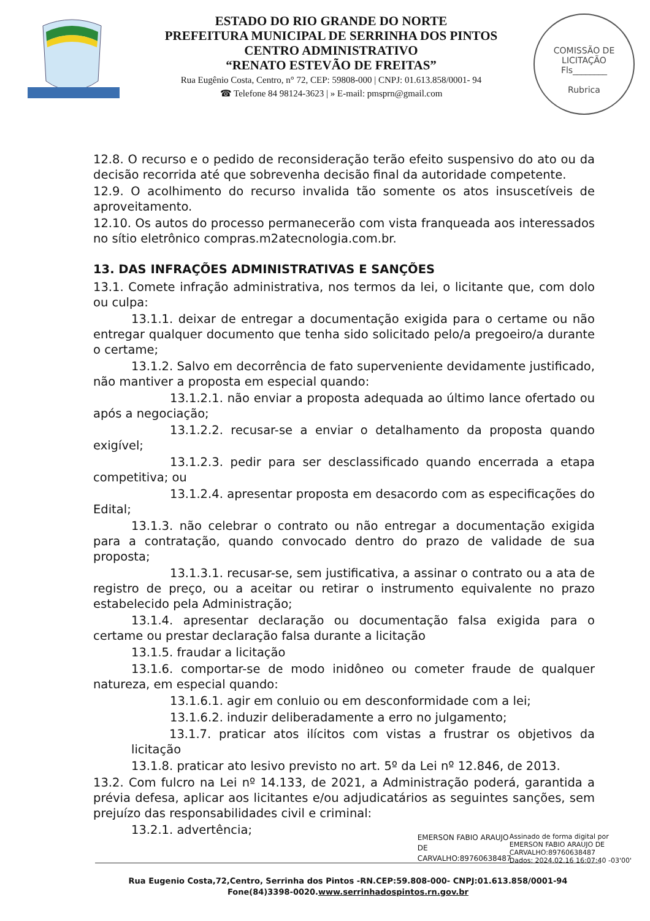ESTADO DO RIO GRANDE DO NORTE
PREFEITURA MUNICIPAL DE SERRINHA DOS PINTOS
CENTRO ADMINISTRATIVO
“RENATO ESTEVÃO DE FREITAS”
Rua Eugênio Costa, Centro, n° 72, CEP: 59808-000 | CNPJ: 01.613.858/0001- 94
☎ Telefone 84 98124-3623 | » E-mail: pmsprn@gmail.com
COMISSÃO DE LICITAÇÃO
Fls________
Rubrica
12.8. O recurso e o pedido de reconsideração terão efeito suspensivo do ato ou da decisão recorrida até que sobrevenha decisão final da autoridade competente.
12.9. O acolhimento do recurso invalida tão somente os atos insuscetíveis de aproveitamento.
12.10. Os autos do processo permanecerão com vista franqueada aos interessados no sítio eletrônico compras.m2atecnologia.com.br.
13. DAS INFRAÇÕES ADMINISTRATIVAS E SANÇÕES
13.1. Comete infração administrativa, nos termos da lei, o licitante que, com dolo ou culpa:
13.1.1. deixar de entregar a documentação exigida para o certame ou não entregar qualquer documento que tenha sido solicitado pelo/a pregoeiro/a durante o certame;
13.1.2. Salvo em decorrência de fato superveniente devidamente justificado, não mantiver a proposta em especial quando:
13.1.2.1. não enviar a proposta adequada ao último lance ofertado ou após a negociação;
13.1.2.2. recusar-se a enviar o detalhamento da proposta quando exigível;
13.1.2.3. pedir para ser desclassificado quando encerrada a etapa competitiva; ou
13.1.2.4. apresentar proposta em desacordo com as especificações do Edital;
13.1.3. não celebrar o contrato ou não entregar a documentação exigida para a contratação, quando convocado dentro do prazo de validade de sua proposta;
13.1.3.1. recusar-se, sem justificativa, a assinar o contrato ou a ata de registro de preço, ou a aceitar ou retirar o instrumento equivalente no prazo estabelecido pela Administração;
13.1.4. apresentar declaração ou documentação falsa exigida para o certame ou prestar declaração falsa durante a licitação
13.1.5. fraudar a licitação
13.1.6. comportar-se de modo inidôneo ou cometer fraude de qualquer natureza, em especial quando:
13.1.6.1. agir em conluio ou em desconformidade com a lei;
13.1.6.2. induzir deliberadamente a erro no julgamento;
13.1.7. praticar atos ilícitos com vistas a frustrar os objetivos da licitação
13.1.8. praticar ato lesivo previsto no art. 5º da Lei nº 12.846, de 2013.
13.2. Com fulcro na Lei nº 14.133, de 2021, a Administração poderá, garantida a prévia defesa, aplicar aos licitantes e/ou adjudicatários as seguintes sanções, sem prejuízo das responsabilidades civil e criminal:
13.2.1. advertência;
EMERSON FABIO ARAUJO DE CARVALHO:89760638487
Assinado de forma digital por
EMERSON FABIO ARAUJO DE
CARVALHO:89760638487
Dados: 2024.02.16 16:07:40 -03'00'
Rua Eugenio Costa,72,Centro, Serrinha dos Pintos -RN.CEP:59.808-000- CNPJ:01.613.858/0001-94
Fone(84)3398-0020.www.serrinhadospintos.rn.gov.br